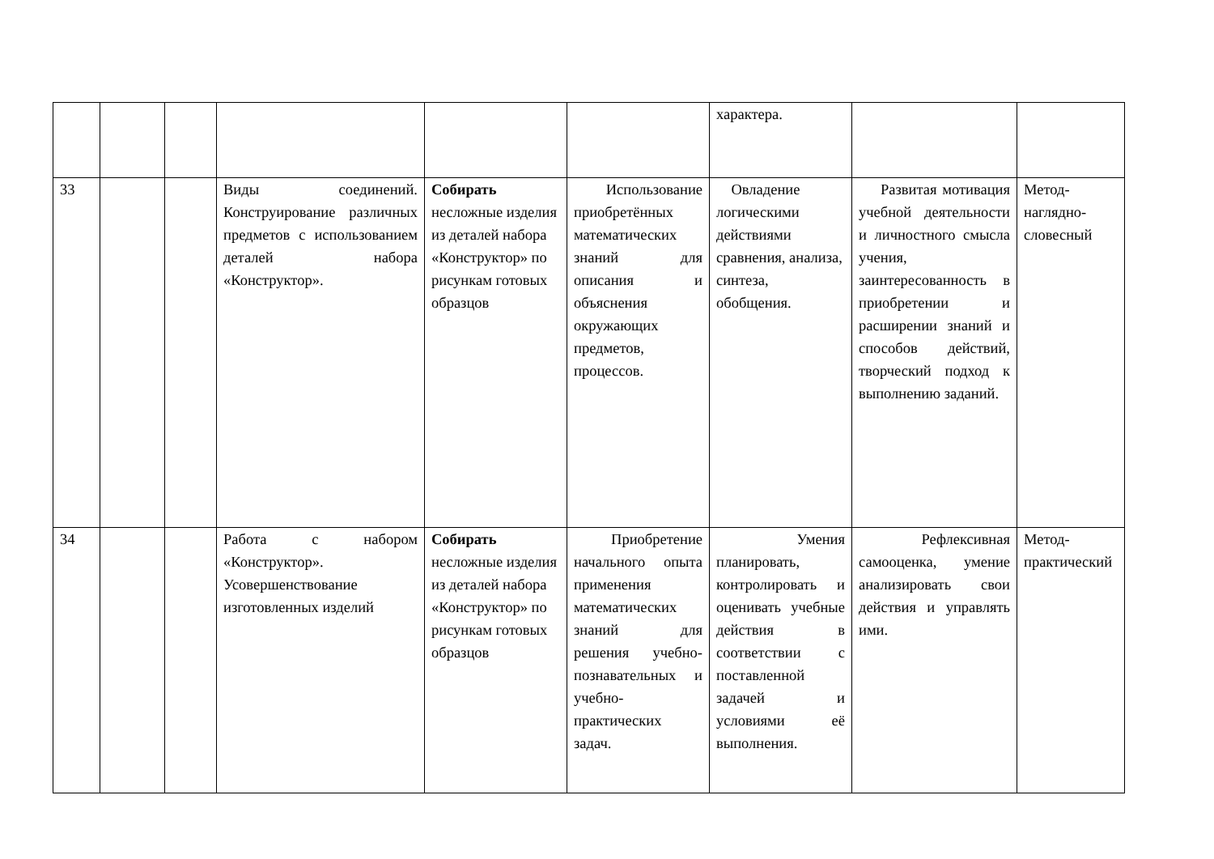| | | | | | | характера. | | |
| 33 | | | Виды соединений. Конструирование различных предметов с использованием деталей набора «Конструктор». | Собирать несложные изделия из деталей набора «Конструктор» по рисункам готовых образцов | Использование приобретённых математических знаний для описания и объяснения окружающих предметов, процессов. | Овладение логическими действиями сравнения, анализа, синтеза, обобщения. | Развитая мотивация учебной деятельности и личностного смысла учения, заинтересованность в приобретении и расширении знаний и способов действий, творческий подход к выполнению заданий. | Метод-наглядно-словесный |
| 34 | | | Работа с набором «Конструктор». Усовершенствование изготовленных изделий | Собирать несложные изделия из деталей набора «Конструктор» по рисункам готовых образцов | Приобретение начального опыта применения математических знаний для решения учебно-познавательных и учебно-практических задач. | Умения планировать, контролировать и оценивать учебные действия в соответствии с поставленной задачей и условиями её выполнения. | Рефлексивная самооценка, умение анализировать свои действия и управлять ими. | Метод-практический |